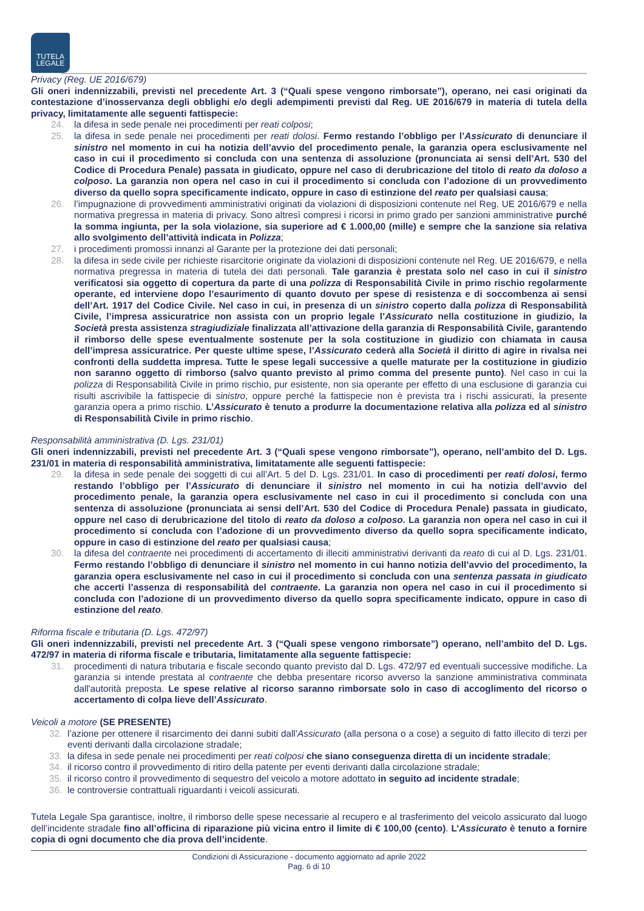TUTELA
LEGALE
Privacy (Reg. UE 2016/679)
Gli oneri indennizzabili, previsti nel precedente Art. 3 (“Quali spese vengono rimborsate”), operano, nei casi originati da contestazione d’inosservanza degli obblighi e/o degli adempimenti previsti dal Reg. UE 2016/679 in materia di tutela della privacy, limitatamente alle seguenti fattispecie:
24. la difesa in sede penale nei procedimenti per reati colposi;
25. la difesa in sede penale nei procedimenti per reati dolosi. Fermo restando l’obbligo per l’Assicurato di denunciare il sinistro nel momento in cui ha notizia dell’avvio del procedimento penale, la garanzia opera esclusivamente nel caso in cui il procedimento si concluda con una sentenza di assoluzione (pronunciata ai sensi dell’Art. 530 del Codice di Procedura Penale) passata in giudicato, oppure nel caso di derubricazione del titolo di reato da doloso a colposo. La garanzia non opera nel caso in cui il procedimento si concluda con l’adozione di un provvedimento diverso da quello sopra specificamente indicato, oppure in caso di estinzione del reato per qualsiasi causa;
26. l’impugnazione di provvedimenti amministrativi originati da violazioni di disposizioni contenute nel Reg. UE 2016/679 e nella normativa pregressa in materia di privacy. Sono altresì compresi i ricorsi in primo grado per sanzioni amministrative purché la somma ingiunta, per la sola violazione, sia superiore ad € 1.000,00 (mille) e sempre che la sanzione sia relativa allo svolgimento dell’attività indicata in Polizza;
27. i procedimenti promossi innanzi al Garante per la protezione dei dati personali;
28. la difesa in sede civile per richieste risarcitorie originate da violazioni di disposizioni contenute nel Reg. UE 2016/679, e nella normativa pregressa in materia di tutela dei dati personali. Tale garanzia è prestata solo nel caso in cui il sinistro verificatosi sia oggetto di copertura da parte di una polizza di Responsabilità Civile in primo rischio regolarmente operante, ed interviene dopo l’esaurimento di quanto dovuto per spese di resistenza e di soccombenza ai sensi dell’Art. 1917 del Codice Civile. Nel caso in cui, in presenza di un sinistro coperto dalla polizza di Responsabilità Civile, l’impresa assicuratrice non assista con un proprio legale l’Assicurato nella costituzione in giudizio, la Società presta assistenza stragiudiziale finalizzata all’attivazione della garanzia di Responsabilità Civile, garantendo il rimborso delle spese eventualmente sostenute per la sola costituzione in giudizio con chiamata in causa dell’impresa assicuratrice. Per queste ultime spese, l’Assicurato cederà alla Società il diritto di agire in rivalsa nei confronti della suddetta impresa. Tutte le spese legali successive a quelle maturate per la costituzione in giudizio non saranno oggetto di rimborso (salvo quanto previsto al primo comma del presente punto). Nel caso in cui la polizza di Responsabilità Civile in primo rischio, pur esistente, non sia operante per effetto di una esclusione di garanzia cui risulti ascrivibile la fattispecie di sinistro, oppure perché la fattispecie non è prevista tra i rischi assicurati, la presente garanzia opera a primo rischio. L’Assicurato è tenuto a produrre la documentazione relativa alla polizza ed al sinistro di Responsabilità Civile in primo rischio.
Responsabilità amministrativa (D. Lgs. 231/01)
Gli oneri indennizzabili, previsti nel precedente Art. 3 (“Quali spese vengono rimborsate”), operano, nell’ambito del D. Lgs. 231/01 in materia di responsabilità amministrativa, limitatamente alle seguenti fattispecie:
29. la difesa in sede penale dei soggetti di cui all’Art. 5 del D. Lgs. 231/01. In caso di procedimenti per reati dolosi, fermo restando l’obbligo per l’Assicurato di denunciare il sinistro nel momento in cui ha notizia dell’avvio del procedimento penale, la garanzia opera esclusivamente nel caso in cui il procedimento si concluda con una sentenza di assoluzione (pronunciata ai sensi dell’Art. 530 del Codice di Procedura Penale) passata in giudicato, oppure nel caso di derubricazione del titolo di reato da doloso a colposo. La garanzia non opera nel caso in cui il procedimento si concluda con l’adozione di un provvedimento diverso da quello sopra specificamente indicato, oppure in caso di estinzione del reato per qualsiasi causa;
30. la difesa del contraente nei procedimenti di accertamento di illeciti amministrativi derivanti da reato di cui al D. Lgs. 231/01. Fermo restando l’obbligo di denunciare il sinistro nel momento in cui hanno notizia dell’avvio del procedimento, la garanzia opera esclusivamente nel caso in cui il procedimento si concluda con una sentenza passata in giudicato che accerti l’assenza di responsabilità del contraente. La garanzia non opera nel caso in cui il procedimento si concluda con l’adozione di un provvedimento diverso da quello sopra specificamente indicato, oppure in caso di estinzione del reato.
Riforma fiscale e tributaria (D. Lgs. 472/97)
Gli oneri indennizzabili, previsti nel precedente Art. 3 (“Quali spese vengono rimborsate”) operano, nell’ambito del D. Lgs. 472/97 in materia di riforma fiscale e tributaria, limitatamente alla seguente fattispecie:
31. procedimenti di natura tributaria e fiscale secondo quanto previsto dal D. Lgs. 472/97 ed eventuali successive modifiche. La garanzia si intende prestata al contraente che debba presentare ricorso avverso la sanzione amministrativa comminata dall'autorità preposta. Le spese relative al ricorso saranno rimborsate solo in caso di accoglimento del ricorso o accertamento di colpa lieve dell’Assicurato.
Veicoli a motore (SE PRESENTE)
32. l’azione per ottenere il risarcimento dei danni subiti dall’Assicurato (alla persona o a cose) a seguito di fatto illecito di terzi per eventi derivanti dalla circolazione stradale;
33. la difesa in sede penale nei procedimenti per reati colposi che siano conseguenza diretta di un incidente stradale;
34. il ricorso contro il provvedimento di ritiro della patente per eventi derivanti dalla circolazione stradale;
35. il ricorso contro il provvedimento di sequestro del veicolo a motore adottato in seguito ad incidente stradale;
36. le controversie contrattuali riguardanti i veicoli assicurati.
Tutela Legale Spa garantisce, inoltre, il rimborso delle spese necessarie al recupero e al trasferimento del veicolo assicurato dal luogo dell’incidente stradale fino all’officina di riparazione più vicina entro il limite di € 100,00 (cento). L’Assicurato è tenuto a fornire copia di ogni documento che dia prova dell’incidente.
Condizioni di Assicurazione - documento aggiornato ad aprile 2022
Pag. 6 di 10